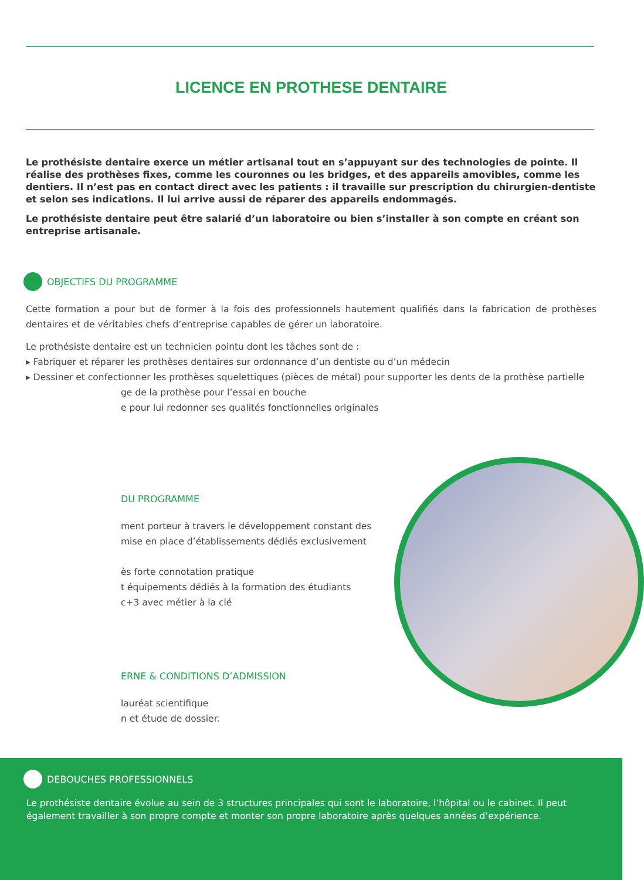LICENCE EN PROTHESE DENTAIRE
Le prothésiste dentaire exerce un métier artisanal tout en s’appuyant sur des technologies de pointe. Il réalise des prothèses fixes, comme les couronnes ou les bridges, et des appareils amovibles, comme les dentiers. Il n’est pas en contact direct avec les patients : il travaille sur prescription du chirurgien-dentiste et selon ses indications. Il lui arrive aussi de réparer des appareils endommagés.
Le prothésiste dentaire peut être salarié d’un laboratoire ou bien s’installer à son compte en créant son entreprise artisanale.
OBJECTIFS DU PROGRAMME
Cette formation a pour but de former à la fois des professionnels hautement qualifiés dans la fabrication de prothèses dentaires et de véritables chefs d’entreprise capables de gérer un laboratoire.
Le prothésiste dentaire est un technicien pointu dont les tâches sont de :
▸ Fabriquer et réparer les prothèses dentaires sur ordonnance d’un dentiste ou d’un médecin
▸ Dessiner et confectionner les prothèses squelettiques (pièces de métal) pour supporter les dents de la prothèse partielle
ge de la prothèse pour l’essai en bouche
e pour lui redonner ses qualités fonctionnelles originales
DU PROGRAMME
ment porteur à travers le développement constant des
mise en place d’établissements dédiés exclusivement
ès forte connotation pratique
t équipements dédiés à la formation des étudiants
c+3 avec métier à la clé
ERNE & CONDITIONS D’ADMISSION
lauréat scientifique
n et étude de dossier.
DEBOUCHES PROFESSIONNELS
Le prothésiste dentaire évolue au sein de 3 structures principales qui sont le laboratoire, l’hôpital ou le cabinet. Il peut également travailler à son propre compte et monter son propre laboratoire après quelques années d’expérience.